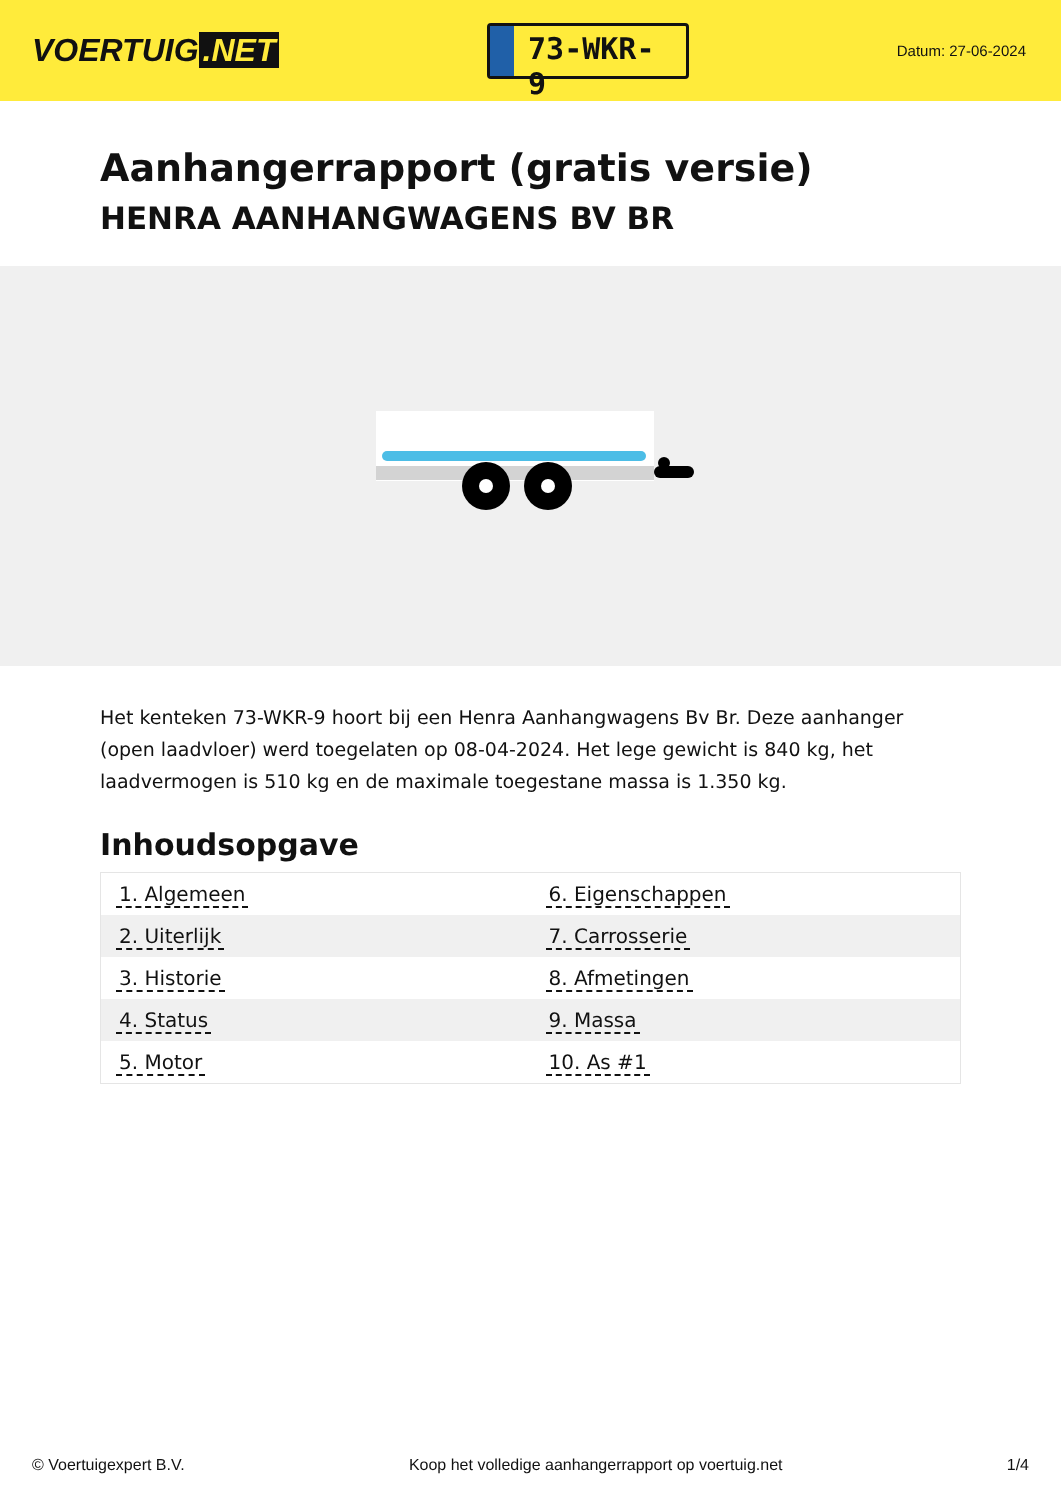VOERTUIG.NET
73-WKR-9
Datum: 27-06-2024
Aanhangerrapport (gratis versie)
HENRA AANHANGWAGENS BV BR
Het kenteken 73-WKR-9 hoort bij een Henra Aanhangwagens Bv Br. Deze aanhanger (open laadvloer) werd toegelaten op 08-04-2024. Het lege gewicht is 840 kg, het laadvermogen is 510 kg en de maximale toegestane massa is 1.350 kg.
Inhoudsopgave
| 1. Algemeen | 6. Eigenschappen |
| 2. Uiterlijk | 7. Carrosserie |
| 3. Historie | 8. Afmetingen |
| 4. Status | 9. Massa |
| 5. Motor | 10. As #1 |
© Voertuigexpert B.V. Koop het volledige aanhangerrapport op voertuig.net 1/4